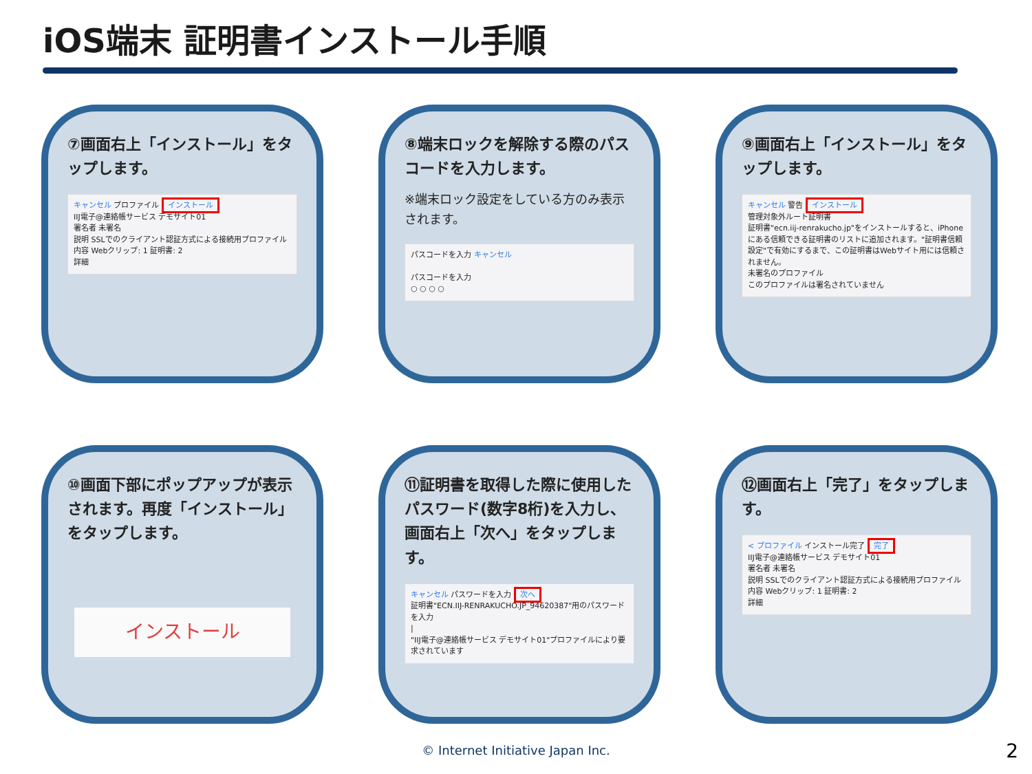iOS端末 証明書インストール手順
⑦画面右上「インストール」をタップします。
キャンセル プロファイル インストール
IIJ電子@連絡帳サービス デモサイト01
署名者 未署名
説明 SSLでのクライアント認証方式による接続用プロファイル
内容 Webクリップ: 1 証明書: 2
詳細
⑧端末ロックを解除する際のパスコードを入力します。
※端末ロック設定をしている方のみ表示されます。
パスコードを入力 キャンセル
パスコードを入力
○ ○ ○ ○
⑨画面右上「インストール」をタップします。
キャンセル 警告 インストール
管理対象外ルート証明書
証明書"ecn.iij-renrakucho.jp"をインストールすると、iPhoneにある信頼できる証明書のリストに追加されます。"証明書信頼設定"で有効にするまで、この証明書はWebサイト用には信頼されません。
未署名のプロファイル
このプロファイルは署名されていません
⑩画面下部にポップアップが表示されます。再度「インストール」をタップします。
インストール
⑪証明書を取得した際に使用したパスワード(数字8桁)を入力し、画面右上「次へ」をタップします。
キャンセル パスワードを入力 次へ
証明書"ECN.IIJ-RENRAKUCHO.JP_94620387"用のパスワードを入力
|
"IIJ電子@連絡帳サービス デモサイト01"プロファイルにより要求されています
⑫画面右上「完了」をタップします。
< プロファイル インストール完了 完了
IIJ電子@連絡帳サービス デモサイト01
署名者 未署名
説明 SSLでのクライアント認証方式による接続用プロファイル
内容 Webクリップ: 1 証明書: 2
詳細
© Internet Initiative Japan Inc. 2